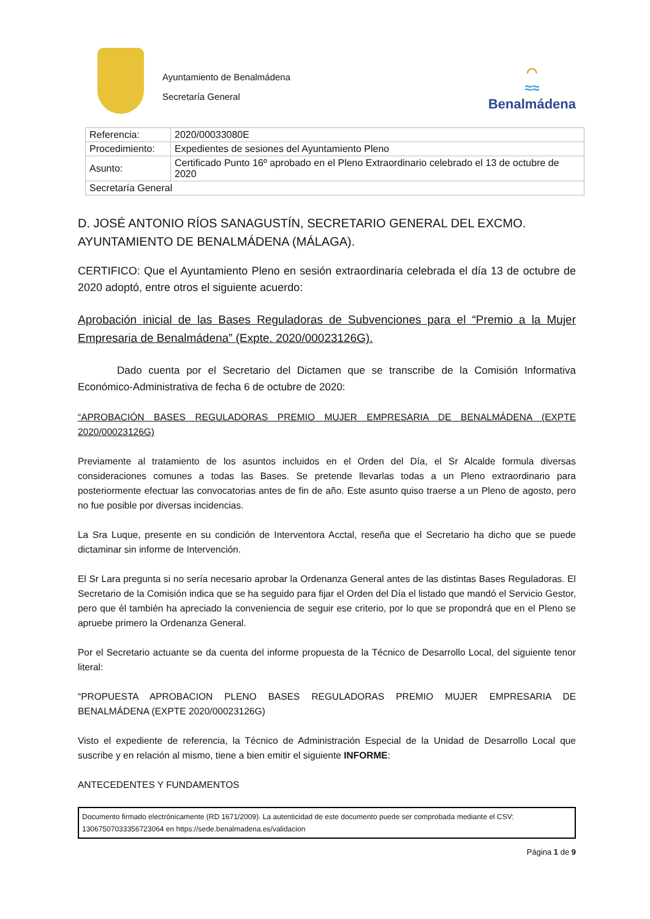Ayuntamiento de Benalmádena
Secretaría General
⌒
≈≈
Benalmádena
| Referencia: | 2020/00033080E |
| Procedimiento: | Expedientes de sesiones del Ayuntamiento Pleno |
| Asunto: | Certificado Punto 16º aprobado en el Pleno Extraordinario celebrado el 13 de octubre de 2020 |
| Secretaría General | |
D. JOSÉ ANTONIO RÍOS SANAGUSTÍN, SECRETARIO GENERAL DEL EXCMO. AYUNTAMIENTO DE BENALMÁDENA (MÁLAGA).
CERTIFICO: Que el Ayuntamiento Pleno en sesión extraordinaria celebrada el día 13 de octubre de 2020 adoptó, entre otros el siguiente acuerdo:
Aprobación inicial de las Bases Reguladoras de Subvenciones para el “Premio a la Mujer Empresaria de Benalmádena” (Expte. 2020/00023126G).
Dado cuenta por el Secretario del Dictamen que se transcribe de la Comisión Informativa Económico-Administrativa de fecha 6 de octubre de 2020:
“APROBACIÓN BASES REGULADORAS PREMIO MUJER EMPRESARIA DE BENALMÁDENA (EXPTE 2020/00023126G)
Previamente al tratamiento de los asuntos incluidos en el Orden del Día, el Sr Alcalde formula diversas consideraciones comunes a todas las Bases. Se pretende llevarlas todas a un Pleno extraordinario para posteriormente efectuar las convocatorias antes de fin de año. Este asunto quiso traerse a un Pleno de agosto, pero no fue posible por diversas incidencias.
La Sra Luque, presente en su condición de Interventora Acctal, reseña que el Secretario ha dicho que se puede dictaminar sin informe de Intervención.
El Sr Lara pregunta si no sería necesario aprobar la Ordenanza General antes de las distintas Bases Reguladoras. El Secretario de la Comisión indica que se ha seguido para fijar el Orden del Día el listado que mandó el Servicio Gestor, pero que él también ha apreciado la conveniencia de seguir ese criterio, por lo que se propondrá que en el Pleno se apruebe primero la Ordenanza General.
Por el Secretario actuante se da cuenta del informe propuesta de la Técnico de Desarrollo Local, del siguiente tenor literal:
“PROPUESTA APROBACION PLENO BASES REGULADORAS PREMIO MUJER EMPRESARIA DE BENALMÁDENA (EXPTE 2020/00023126G)
Visto el expediente de referencia, la Técnico de Administración Especial de la Unidad de Desarrollo Local que suscribe y en relación al mismo, tiene a bien emitir el siguiente INFORME:
ANTECEDENTES Y FUNDAMENTOS
Documento firmado electrónicamente (RD 1671/2009). La autenticidad de este documento puede ser comprobada mediante el CSV:
13067507033356723064 en https://sede.benalmadena.es/validacion
Página 1 de 9